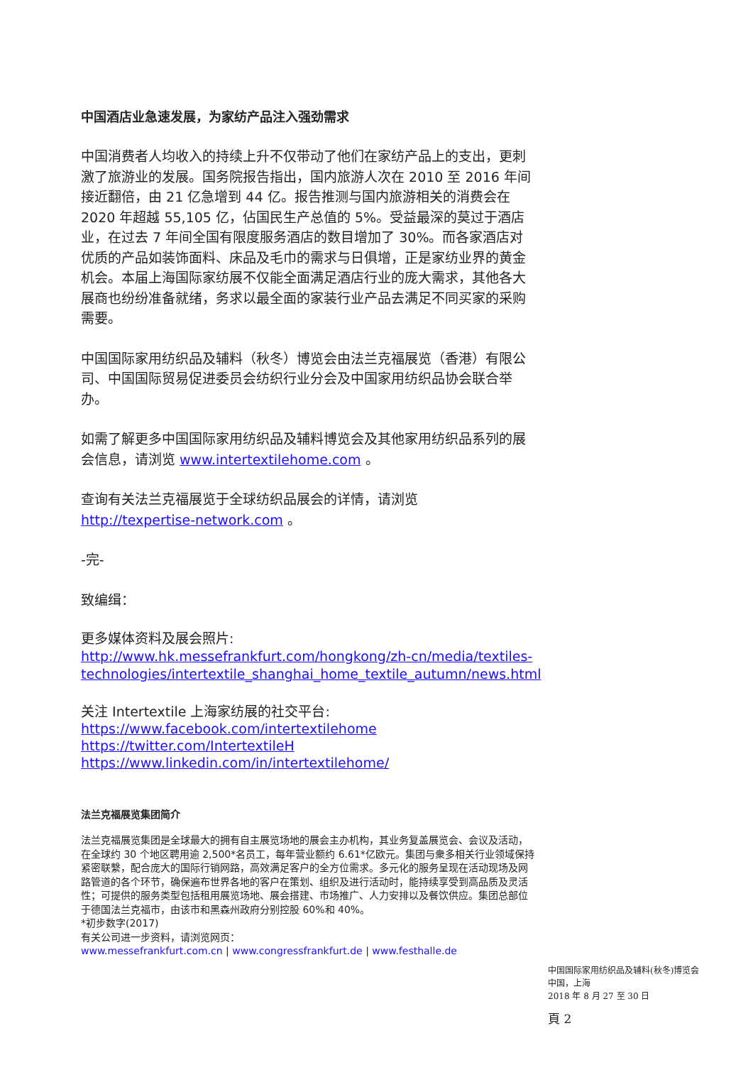中国酒店业急速发展，为家纺产品注入强劲需求
中国消费者人均收入的持续上升不仅带动了他们在家纺产品上的支出，更刺激了旅游业的发展。国务院报告指出，国内旅游人次在 2010 至 2016 年间接近翻倍，由 21 亿急增到 44 亿。报告推测与国内旅游相关的消费会在 2020 年超越 55,105 亿，佔国民生产总值的 5%。受益最深的莫过于酒店业，在过去 7 年间全国有限度服务酒店的数目增加了 30%。而各家酒店对优质的产品如装饰面料、床品及毛巾的需求与日俱增，正是家纺业界的黄金机会。本届上海国际家纺展不仅能全面满足酒店行业的庞大需求，其他各大展商也纷纷准备就绪，务求以最全面的家装行业产品去满足不同买家的采购需要。
中国国际家用纺织品及辅料（秋冬）博览会由法兰克福展览（香港）有限公司、中国国际贸易促进委员会纺织行业分会及中国家用纺织品协会联合举办。
如需了解更多中国国际家用纺织品及辅料博览会及其他家用纺织品系列的展会信息，请浏览 www.intertextilehome.com 。
查询有关法兰克福展览于全球纺织品展会的详情，请浏览
http://texpertise-network.com 。
-完-
致编缉：
更多媒体资料及展会照片:
http://www.hk.messefrankfurt.com/hongkong/zh-cn/media/textiles-technologies/intertextile_shanghai_home_textile_autumn/news.html
关注 Intertextile 上海家纺展的社交平台:
https://www.facebook.com/intertextilehome
https://twitter.com/IntertextileH
https://www.linkedin.com/in/intertextilehome/
法兰克福展览集团简介
法兰克福展览集团是全球最大的拥有自主展览场地的展会主办机构，其业务复盖展览会、会议及活动，在全球约 30 个地区聘用逾 2,500*名员工，每年营业额约 6.61*亿欧元。集团与衆多相关行业领域保持紧密联繫，配合庞大的国际行销网路，高效满足客户的全方位需求。多元化的服务呈现在活动现场及网路管道的各个环节，确保遍布世界各地的客户在策划、组织及进行活动时，能持续享受到高品质及灵活性；可提供的服务类型包括租用展览场地、展会搭建、市场推广、人力安排以及餐饮供应。集团总部位于德国法兰克福市，由该市和黑森州政府分别控股 60%和 40%。
*初步数字(2017)
有关公司进一步资料，请浏览网页：
www.messefrankfurt.com.cn | www.congressfrankfurt.de | www.festhalle.de
中国国际家用纺织品及辅料(秋冬)博览会
中国，上海
2018 年 8 月 27 至 30 日
頁 2